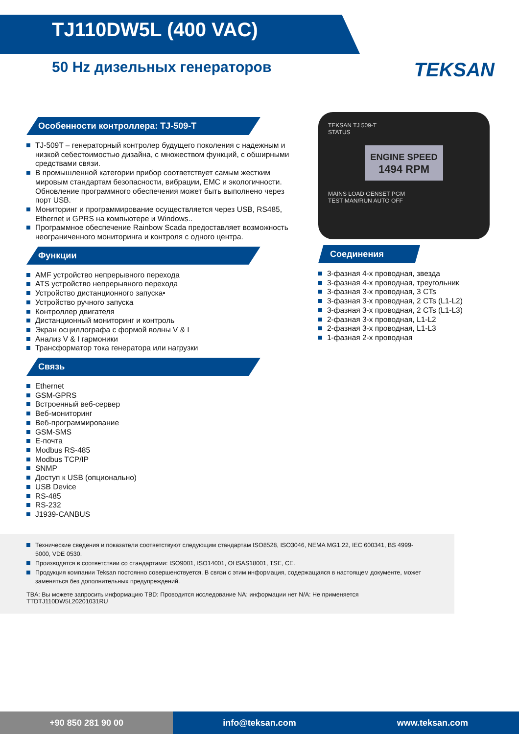TJ110DW5L (400 VAC)
50 Hz дизельных генераторов
TEKSAN
Особенности контроллера: TJ-509-T
TJ-509T – генераторный контролер будущего поколения с надежным и низкой себестоимостью дизайна, с множеством функций, с обширными средствами связи.
В промышленной категории прибор соответствует самым жестким мировым стандартам безопасности, вибрации, EMC и экологичности. Обновление программного обеспечения может быть выполнено через порт USB.
Мониторинг и программирование осуществляется через USB, RS485, Ethernet и GPRS на компьютере и Windows..
Программное обеспечение Rainbow Scada предоставляет возможность неограниченного мониторинга и контроля с одного центра.
Функции
AMF устройство непрерывного перехода
ATS устройство непрерывного перехода
Устройство дистанционного запуска•
Устройство ручного запуска
Контроллер двигателя
Дистанционный мониторинг и контроль
Экран осциллографа с формой волны V & I
Анализ V & I гармоники
Трансформатор тока генератора или нагрузки
Связь
Ethernet
GSM-GPRS
Встроенный веб-сервер
Веб-мониторинг
Веб-программирование
GSM-SMS
Е-почта
Modbus RS-485
Modbus TCP/IP
SNMP
Доступ к USB (опционально)
USB Device
RS-485
RS-232
J1939-CANBUS
TEKSAN TJ 509-T
STATUS
ENGINE SPEED
1494 RPM
MAINS LOAD GENSET PGM
TEST MAN/RUN AUTO OFF
Соединения
3-фазная 4-х проводная, звезда
3-фазная 4-х проводная, треугольник
3-фазная 3-х проводная, 3 CTs
3-фазная 3-х проводная, 2 CTs (L1-L2)
3-фазная 3-х проводная, 2 CTs (L1-L3)
2-фазная 3-х проводная, L1-L2
2-фазная 3-х проводная, L1-L3
1-фазная 2-х проводная
Технические сведения и показатели соответствуют следующим стандартам ISO8528, ISO3046, NEMA MG1.22, IEC 600341, BS 4999-5000, VDE 0530.
Производятся в соответствии со стандартами: ISO9001, ISO14001, OHSAS18001, TSE, CE.
Продукция компании Teksan постоянно совершенствуется. В связи с этим информация, содержащаяся в настоящем документе, может заменяться без дополнительных предупреждений.
TBA: Вы можете запросить информацию TBD: Проводится исследование NA: информации нет N/A: Не применяется TTDTJ110DW5L20201031RU
+90 850 281 90 00 info@teksan.com www.teksan.com